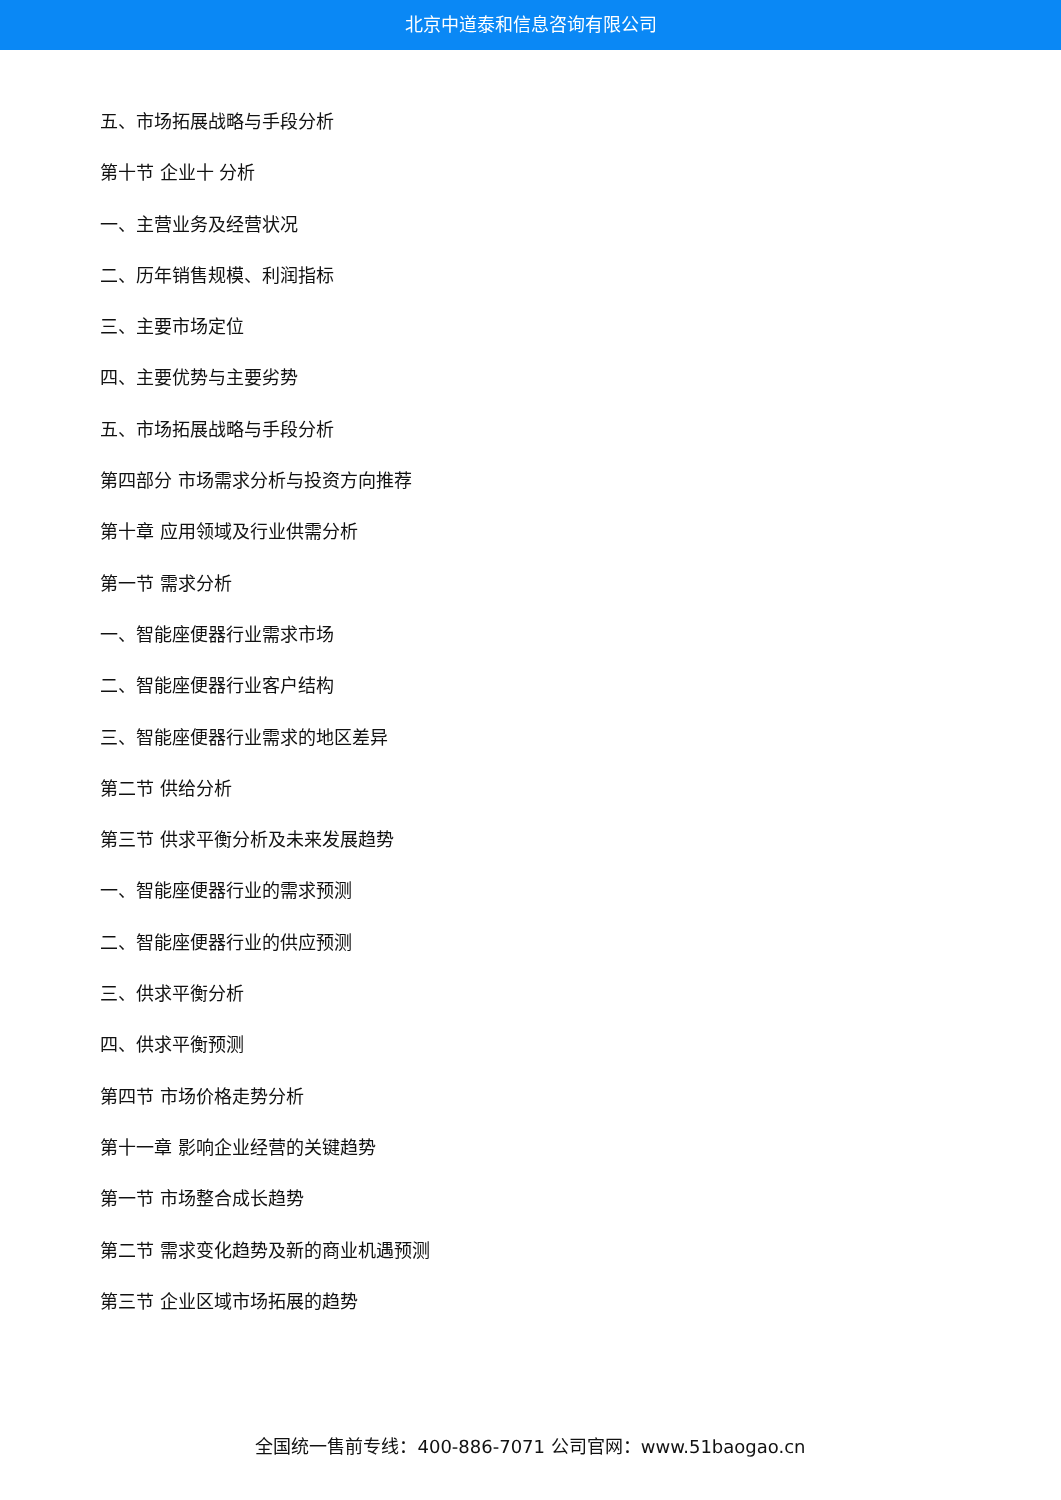北京中道泰和信息咨询有限公司
五、市场拓展战略与手段分析
第十节 企业十 分析
一、主营业务及经营状况
二、历年销售规模、利润指标
三、主要市场定位
四、主要优势与主要劣势
五、市场拓展战略与手段分析
第四部分 市场需求分析与投资方向推荐
第十章 应用领域及行业供需分析
第一节 需求分析
一、智能座便器行业需求市场
二、智能座便器行业客户结构
三、智能座便器行业需求的地区差异
第二节 供给分析
第三节 供求平衡分析及未来发展趋势
一、智能座便器行业的需求预测
二、智能座便器行业的供应预测
三、供求平衡分析
四、供求平衡预测
第四节 市场价格走势分析
第十一章 影响企业经营的关键趋势
第一节 市场整合成长趋势
第二节 需求变化趋势及新的商业机遇预测
第三节 企业区域市场拓展的趋势
全国统一售前专线：400-886-7071 公司官网：www.51baogao.cn